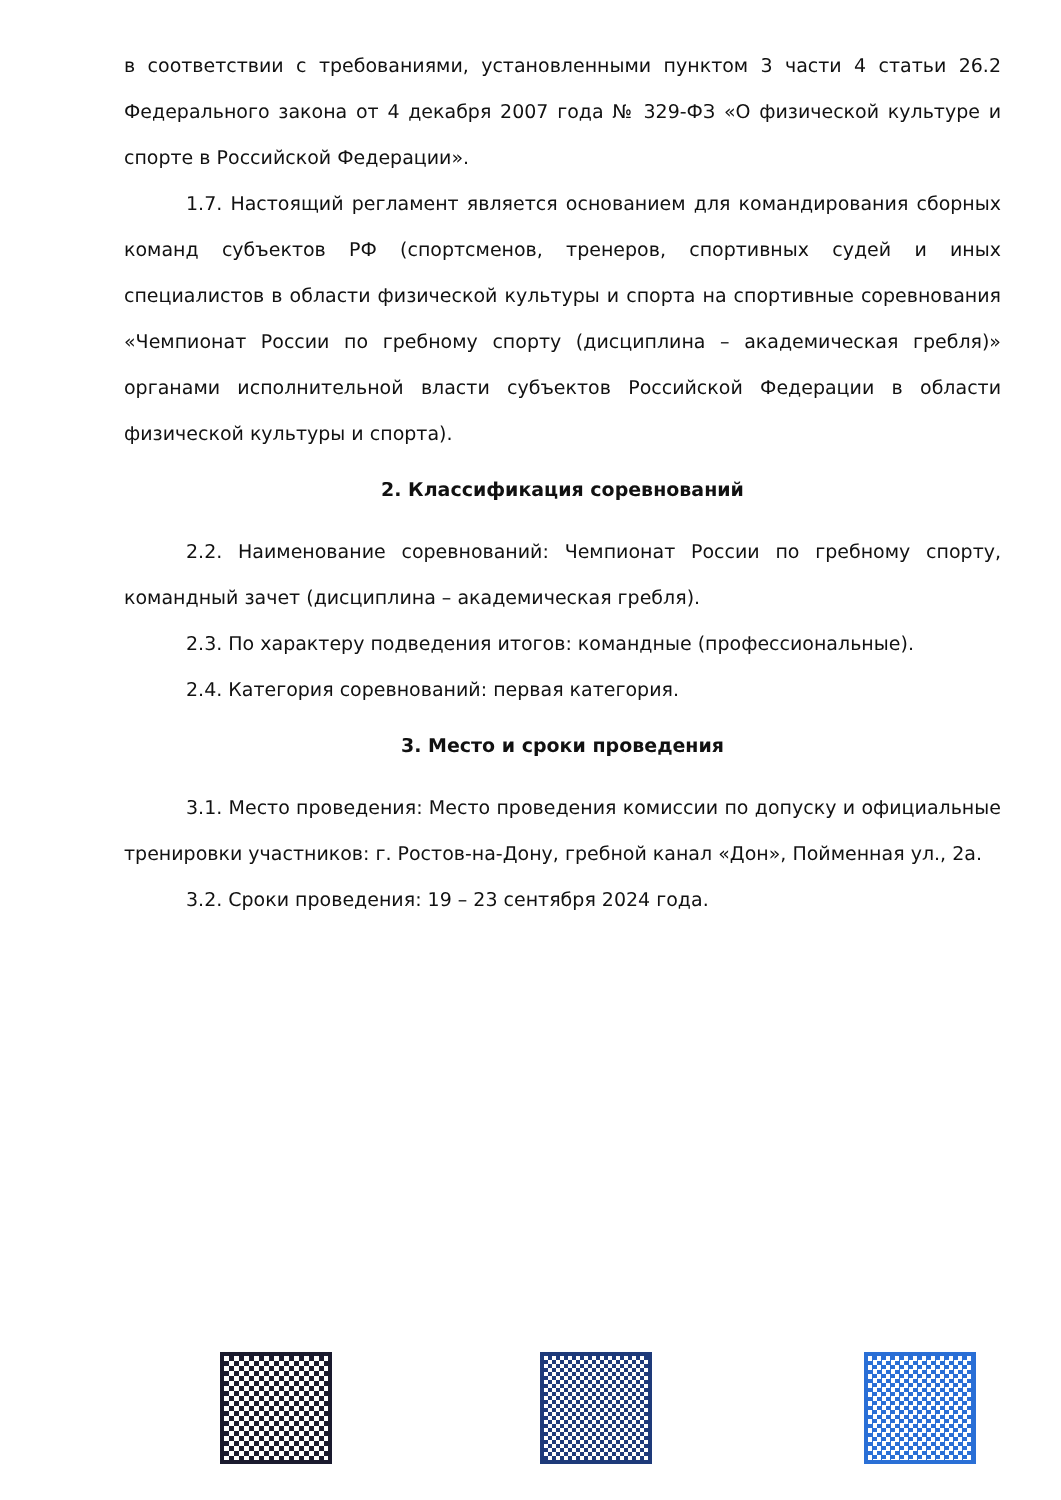в соответствии с требованиями, установленными пунктом 3 части 4 статьи 26.2 Федерального закона от 4 декабря 2007 года № 329-ФЗ «О физической культуре и спорте в Российской Федерации».
1.7. Настоящий регламент является основанием для командирования сборных команд субъектов РФ (спортсменов, тренеров, спортивных судей и иных специалистов в области физической культуры и спорта на спортивные соревнования «Чемпионат России по гребному спорту (дисциплина – академическая гребля)» органами исполнительной власти субъектов Российской Федерации в области физической культуры и спорта).
2. Классификация соревнований
2.2. Наименование соревнований: Чемпионат России по гребному спорту, командный зачет (дисциплина – академическая гребля).
2.3. По характеру подведения итогов: командные (профессиональные).
2.4. Категория соревнований: первая категория.
3. Место и сроки проведения
3.1. Место проведения: Место проведения комиссии по допуску и официальные тренировки участников: г. Ростов-на-Дону, гребной канал «Дон», Пойменная ул., 2а.
3.2. Сроки проведения: 19 – 23 сентября 2024 года.